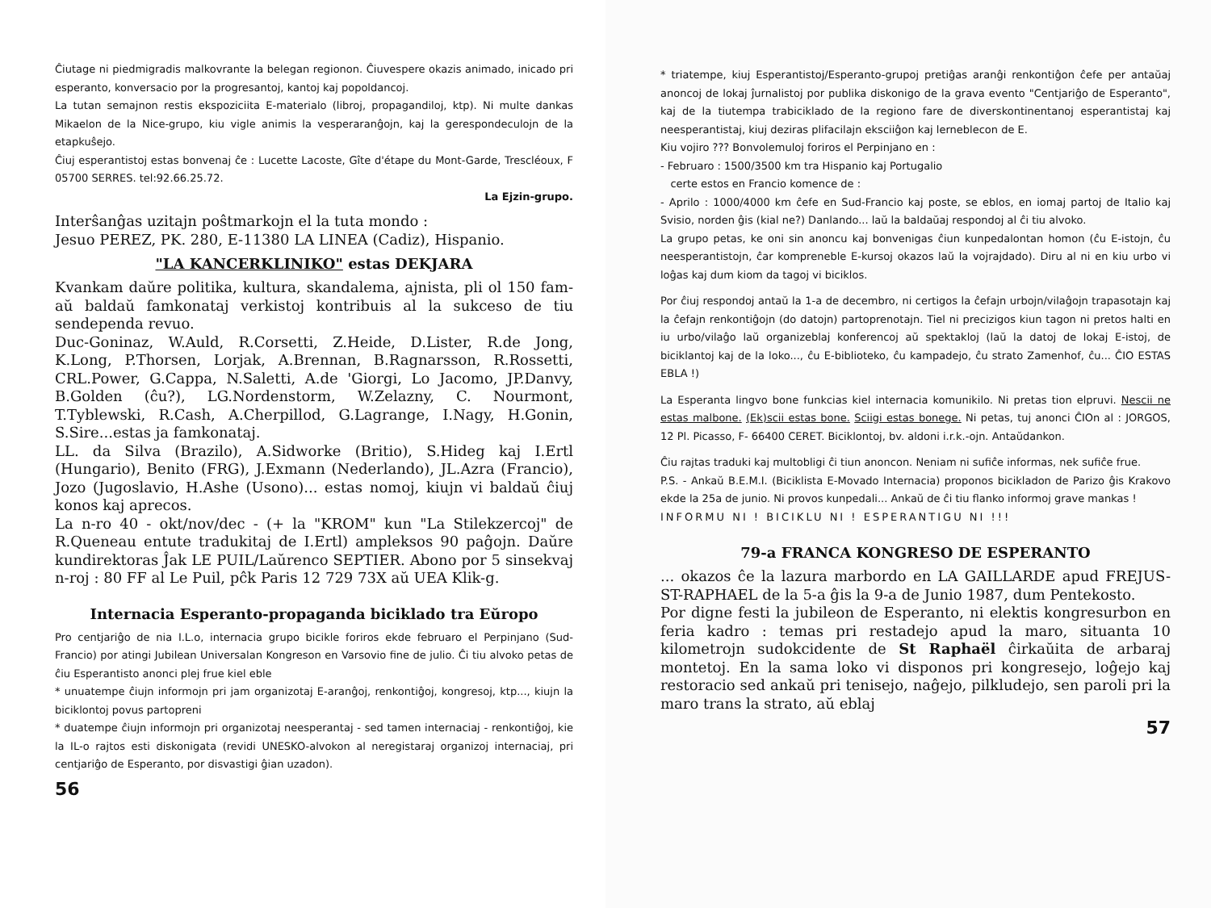Ĉiutage ni piedmigradis malkovrante la belegan regionon. Ĉiuvespere okazis animado, inicado pri esperanto, konversacio por la progresantoj, kantoj kaj popoldancoj.
La tutan semajnon restis ekspoziciita E-materialo (libroj, propagandiloj, ktp). Ni multe dankas Mikaelon de la Nice-grupo, kiu vigle animis la vesperaranĝojn, kaj la gerespondeculojn de la etapkuŝejo.
Ĉiuj esperantistoj estas bonvenaj ĉe : Lucette Lacoste, Gîte d'étape du Mont-Garde, Trescléoux, F 05700 SERRES. tel:92.66.25.72.
La Ejzin-grupo.
Interŝanĝas uzitajn poŝtmarkojn el la tuta mondo :
Jesuo PEREZ, PK. 280, E-11380 LA LINEA (Cadiz), Hispanio.
"LA KANCERKLINIKO" estas DEKJARA
Kvankam daŭre politika, kultura, skandalema, ajnista, pli ol 150 fam- aŭ baldaŭ famkonataj verkistoj kontribuis al la sukceso de tiu sendependa revuo.
Duc-Goninaz, W.Auld, R.Corsetti, Z.Heide, D.Lister, R.de Jong, K.Long, P.Thorsen, Lorjak, A.Brennan, B.Ragnarsson, R.Rossetti, CRL.Power, G.Cappa, N.Saletti, A.de 'Giorgi, Lo Jacomo, JP.Danvy, B.Golden (ĉu?), LG.Nordenstorm, W.Zelazny, C. Nourmont, T.Tyblewski, R.Cash, A.Cherpillod, G.Lagrange, I.Nagy, H.Gonin, S.Sire...estas ja famkonataj.
LL. da Silva (Brazilo), A.Sidworke (Britio), S.Hideg kaj I.Ertl (Hungario), Benito (FRG), J.Exmann (Nederlando), JL.Azra (Francio), Jozo (Jugoslavio, H.Ashe (Usono)... estas nomoj, kiujn vi baldaŭ ĉiuj konos kaj aprecos.
La n-ro 40 - okt/nov/dec - (+ la "KROM" kun "La Stilekzercoj" de R.Queneau entute tradukitaj de I.Ertl) ampleksos 90 paĝojn. Daŭre kundirektoras Ĵak LE PUIL/Laŭrenco SEPTIER. Abono por 5 sinsekvaj n-roj : 80 FF al Le Puil, pĉk Paris 12 729 73X aŭ UEA Klik-g.
Internacia Esperanto-propaganda biciklado tra Eŭropo
Pro centjariĝo de nia I.L.o, internacia grupo bicikle foriros ekde februaro el Perpinjano (Sud-Francio) por atingi Jubilean Universalan Kongreson en Varsovio fine de julio. Ĉi tiu alvoko petas de ĉiu Esperantisto anonci plej frue kiel eble
* unuatempe ĉiujn informojn pri jam organizotaj E-aranĝoj, renkontiĝoj, kongresoj, ktp..., kiujn la biciklontoj povus partopreni
* duatempe ĉiujn informojn pri organizotaj neesperantaj - sed tamen internaciaj - renkontiĝoj, kie la IL-o rajtos esti diskonigata (revidi UNESKO-alvokon al neregistaraj organizoj internaciaj, pri centjariĝo de Esperanto, por disvastigi ĝian uzadon).
56
* triatempe, kiuj Esperantistoj/Esperanto-grupoj pretiĝas aranĝi renkontiĝon ĉefe per antaŭaj anoncoj de lokaj ĵurnalistoj por publika diskonigo de la grava evento "Centjariĝo de Esperanto", kaj de la tiutempa trabiciklado de la regiono fare de diverskontinentanoj esperantistaj kaj neesperantistaj, kiuj deziras plifacilajn eksciiĝon kaj lerneblecon de E.
Kiu vojiro ??? Bonvolemuloj foriros el Perpinjano en :
- Februaro : 1500/3500 km tra Hispanio kaj Portugalio
certe estos en Francio komence de :
- Aprilo : 1000/4000 km ĉefe en Sud-Francio kaj poste, se eblos, en iomaj partoj de Italio kaj Svisio, norden ĝis (kial ne?) Danlando... laŭ la baldaŭaj respondoj al ĉi tiu alvoko.
La grupo petas, ke oni sin anoncu kaj bonvenigas ĉiun kunpedalontan homon (ĉu E-istojn, ĉu neesperantistojn, ĉar kompreneble E-kursoj okazos laŭ la vojrajdado). Diru al ni en kiu urbo vi loĝas kaj dum kiom da tagoj vi biciklos.
Por ĉiuj respondoj antaŭ la 1-a de decembro, ni certigos la ĉefajn urbojn/vilaĝojn trapasotajn kaj la ĉefajn renkontiĝojn (do datojn) partoprenotajn. Tiel ni precizigos kiun tagon ni pretos halti en iu urbo/vilaĝo laŭ organizeblaj konferencoj aŭ spektakloj (laŭ la datoj de lokaj E-istoj, de biciklantoj kaj de la loko..., ĉu E-biblioteko, ĉu kampadejo, ĉu strato Zamenhof, ĉu... ĈIO ESTAS EBLA !)
La Esperanta lingvo bone funkcias kiel internacia komunikilo. Ni pretas tion elpruvi. Nescii ne estas malbone. (Ek)scii estas bone. Sciigi estas bonege. Ni petas, tuj anonci ĈIOn al : JORGOS, 12 Pl. Picasso, F- 66400 CERET. Biciklontoj, bv. aldoni i.r.k.-ojn. Antaŭdankon.
Ĉiu rajtas traduki kaj multobligi ĉi tiun anoncon. Neniam ni sufiĉe informas, nek sufiĉe frue.
P.S. - Ankaŭ B.E.M.I. (Biciklista E-Movado Internacia) proponos bicikladon de Parizo ĝis Krakovo ekde la 25a de junio. Ni provos kunpedali... Ankaŭ de ĉi tiu flanko informoj grave mankas !
INFORMU NI ! BICIKLU NI ! ESPERANTIGU NI !!!
79-a FRANCA KONGRESO DE ESPERANTO
... okazos ĉe la lazura marbordo en LA GAILLARDE apud FREJUS-ST-RAPHAEL de la 5-a ĝis la 9-a de Junio 1987, dum Pentekosto.
Por digne festi la jubileon de Esperanto, ni elektis kongresurbon en feria kadro : temas pri restadejo apud la maro, situanta 10 kilometrojn sudokcidente de St Raphaël ĉirkaŭita de arbaraj montetoj. En la sama loko vi disponos pri kongresejo, loĝejo kaj restoracio sed ankaŭ pri tenisejo, naĝejo, pilkludejo, sen paroli pri la maro trans la strato, aŭ eblaj
57